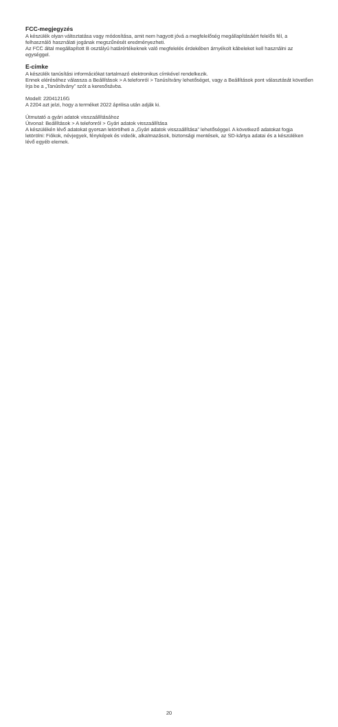FCC-megjegyzés
A készülék olyan változtatása vagy módosítása, amit nem hagyott jóvá a megfelelőség megállapításáért felelős fél, a felhasználó használati jogának megszűnését eredményezheti.
Az FCC által megállapított B osztályú határértékeknek való megfelelés érdekében árnyékolt kábeleket kell használni az egységgel.
E-címke
A készülék tanúsítási információkat tartalmazó elektronikus címkével rendelkezik.
Ennek eléréséhez válassza a Beállítások > A telefonról > Tanúsítvány lehetőséget, vagy a Beállítások pont választását követően írja be a „Tanúsítvány” szót a keresősávba.
Modell: 22041216G
A 2204 azt jelzi, hogy a terméket 2022 áprilisa után adják ki.
Útmutató a gyári adatok visszaállításához
Útvonal: Beállítások > A telefonról > Gyári adatok visszaállítása
A készülékén lévő adatokat gyorsan letörölheti a „Gyári adatok visszaállítása” lehetőséggel. A következő adatokat fogja letörölni: Fiókok, névjegyek, fényképek és videók, alkalmazások, biztonsági mentések, az SD-kártya adatai és a készüléken lévő egyéb elemek.
20